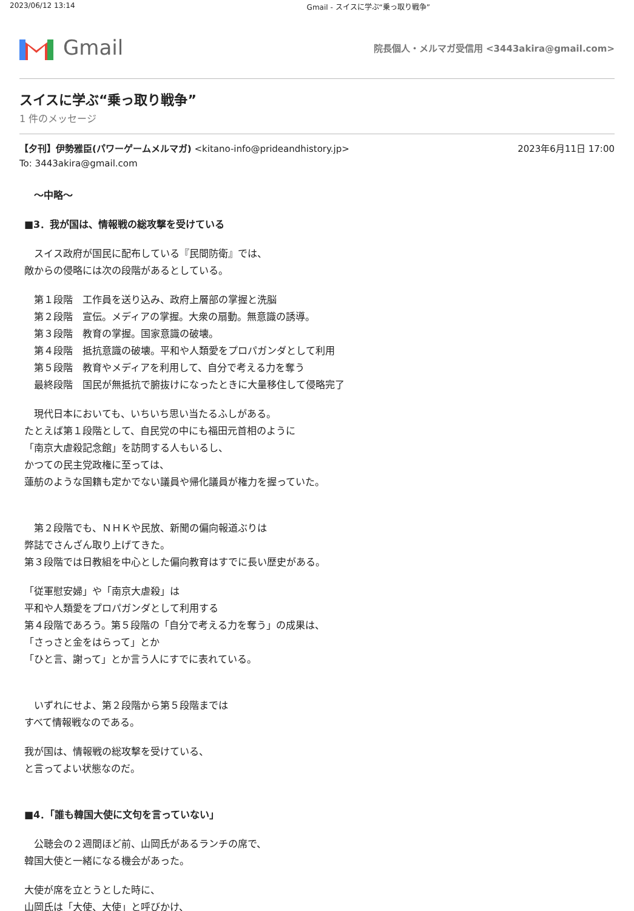2023/06/12 13:14 Gmail - スイスに学ぶ“乗っ取り戦争”
Gmail
院長個人・メルマガ受信用 <3443akira@gmail.com>
スイスに学ぶ“乗っ取り戦争”
1 件のメッセージ
【夕刊】伊勢雅臣(パワーゲームメルマガ) <kitano-info@prideandhistory.jp> 2023年6月11日 17:00
To: 3443akira@gmail.com
　～中略～
■3．我が国は、情報戦の総攻撃を受けている
　スイス政府が国民に配布している『民間防衛』では、
敵からの侵略には次の段階があるとしている。
　第１段階　工作員を送り込み、政府上層部の掌握と洗脳
　第２段階　宣伝。メディアの掌握。大衆の扇動。無意識の誘導。
　第３段階　教育の掌握。国家意識の破壊。
　第４段階　抵抗意識の破壊。平和や人類愛をプロパガンダとして利用
　第５段階　教育やメディアを利用して、自分で考える力を奪う
　最終段階　国民が無抵抗で腑抜けになったときに大量移住して侵略完了
　現代日本においても、いちいち思い当たるふしがある。
たとえば第１段階として、自民党の中にも福田元首相のように
「南京大虐殺記念館」を訪問する人もいるし、
かつての民主党政権に至っては、
蓮舫のような国籍も定かでない議員や帰化議員が権力を握っていた。
　第２段階でも、ＮＨＫや民放、新聞の偏向報道ぶりは
弊誌でさんざん取り上げてきた。
第３段階では日教組を中心とした偏向教育はすでに長い歴史がある。
「従軍慰安婦」や「南京大虐殺」は
平和や人類愛をプロパガンダとして利用する
第４段階であろう。第５段階の「自分で考える力を奪う」の成果は、
「さっさと金をはらって」とか
「ひと言、謝って」とか言う人にすでに表れている。
　いずれにせよ、第２段階から第５段階までは
すべて情報戦なのである。
我が国は、情報戦の総攻撃を受けている、
と言ってよい状態なのだ。
■4．「誰も韓国大使に文句を言っていない」
　公聴会の２週間ほど前、山岡氏があるランチの席で、
韓国大使と一緒になる機会があった。
大使が席を立とうとした時に、
山岡氏は「大使、大使」と呼びかけ、